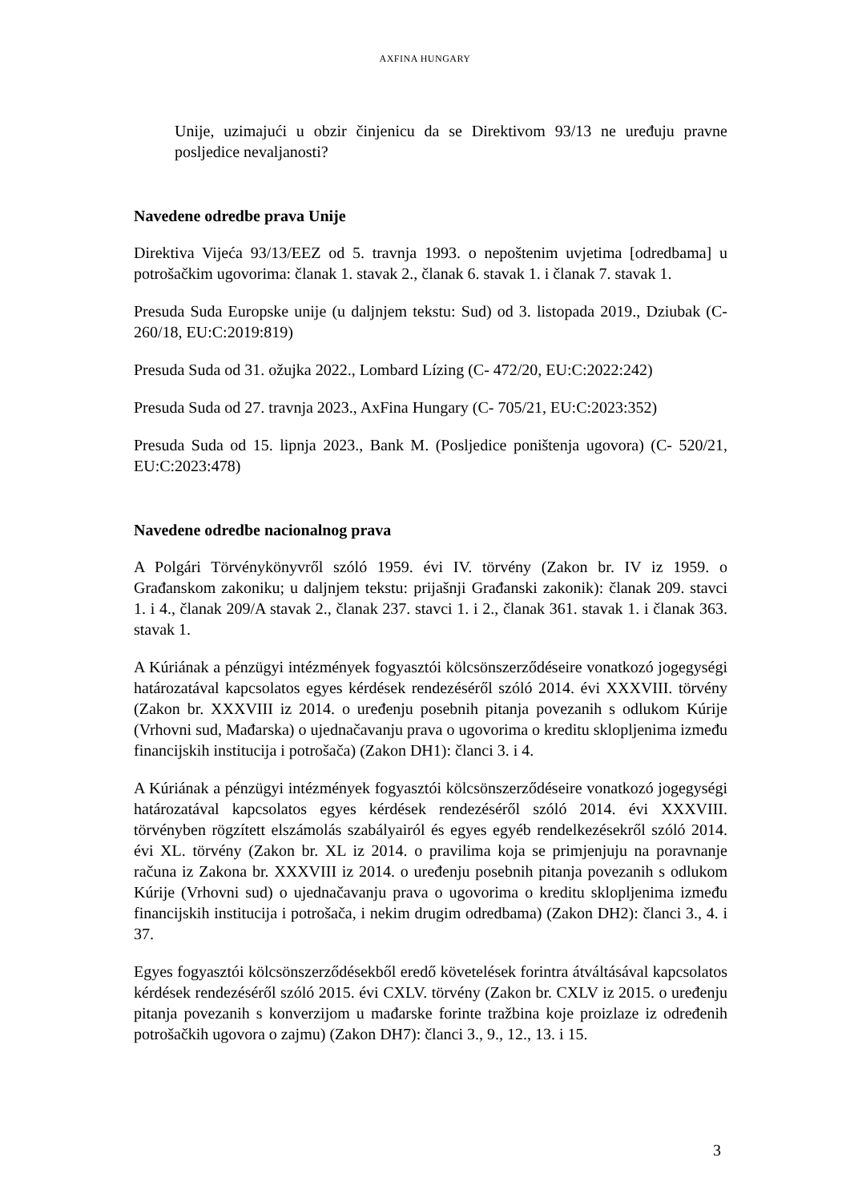AXFINA HUNGARY
Unije, uzimajući u obzir činjenicu da se Direktivom 93/13 ne uređuju pravne posljedice nevaljanosti?
Navedene odredbe prava Unije
Direktiva Vijeća 93/13/EEZ od 5. travnja 1993. o nepoštenim uvjetima [odredbama] u potrošačkim ugovorima: članak 1. stavak 2., članak 6. stavak 1. i članak 7. stavak 1.
Presuda Suda Europske unije (u daljnjem tekstu: Sud) od 3. listopada 2019., Dziubak (C- 260/18, EU:C:2019:819)
Presuda Suda od 31. ožujka 2022., Lombard Lízing (C- 472/20, EU:C:2022:242)
Presuda Suda od 27. travnja 2023., AxFina Hungary (C- 705/21, EU:C:2023:352)
Presuda Suda od 15. lipnja 2023., Bank M. (Posljedice poništenja ugovora) (C- 520/21, EU:C:2023:478)
Navedene odredbe nacionalnog prava
A Polgári Törvénykönyvről szóló 1959. évi IV. törvény (Zakon br. IV iz 1959. o Građanskom zakoniku; u daljnjem tekstu: prijašnji Građanski zakonik): članak 209. stavci 1. i 4., članak 209/A stavak 2., članak 237. stavci 1. i 2., članak 361. stavak 1. i članak 363. stavak 1.
A Kúriának a pénzügyi intézmények fogyasztói kölcsönszerződéseire vonatkozó jogegységi határozatával kapcsolatos egyes kérdések rendezéséről szóló 2014. évi XXXVIII. törvény (Zakon br. XXXVIII iz 2014. o uređenju posebnih pitanja povezanih s odlukom Kúrije (Vrhovni sud, Mađarska) o ujednačavanju prava o ugovorima o kreditu sklopljenima između financijskih institucija i potrošača) (Zakon DH1): članci 3. i 4.
A Kúriának a pénzügyi intézmények fogyasztói kölcsönszerződéseire vonatkozó jogegységi határozatával kapcsolatos egyes kérdések rendezéséről szóló 2014. évi XXXVIII. törvényben rögzített elszámolás szabályairól és egyes egyéb rendelkezésekről szóló 2014. évi XL. törvény (Zakon br. XL iz 2014. o pravilima koja se primjenjuju na poravnanje računa iz Zakona br. XXXVIII iz 2014. o uređenju posebnih pitanja povezanih s odlukom Kúrije (Vrhovni sud) o ujednačavanju prava o ugovorima o kreditu sklopljenima između financijskih institucija i potrošača, i nekim drugim odredbama) (Zakon DH2): članci 3., 4. i 37.
Egyes fogyasztói kölcsönszerződésekből eredő követelések forintra átváltásával kapcsolatos kérdések rendezéséről szóló 2015. évi CXLV. törvény (Zakon br. CXLV iz 2015. o uređenju pitanja povezanih s konverzijom u mađarske forinte tražbina koje proizlaze iz određenih potrošačkih ugovora o zajmu) (Zakon DH7): članci 3., 9., 12., 13. i 15.
3